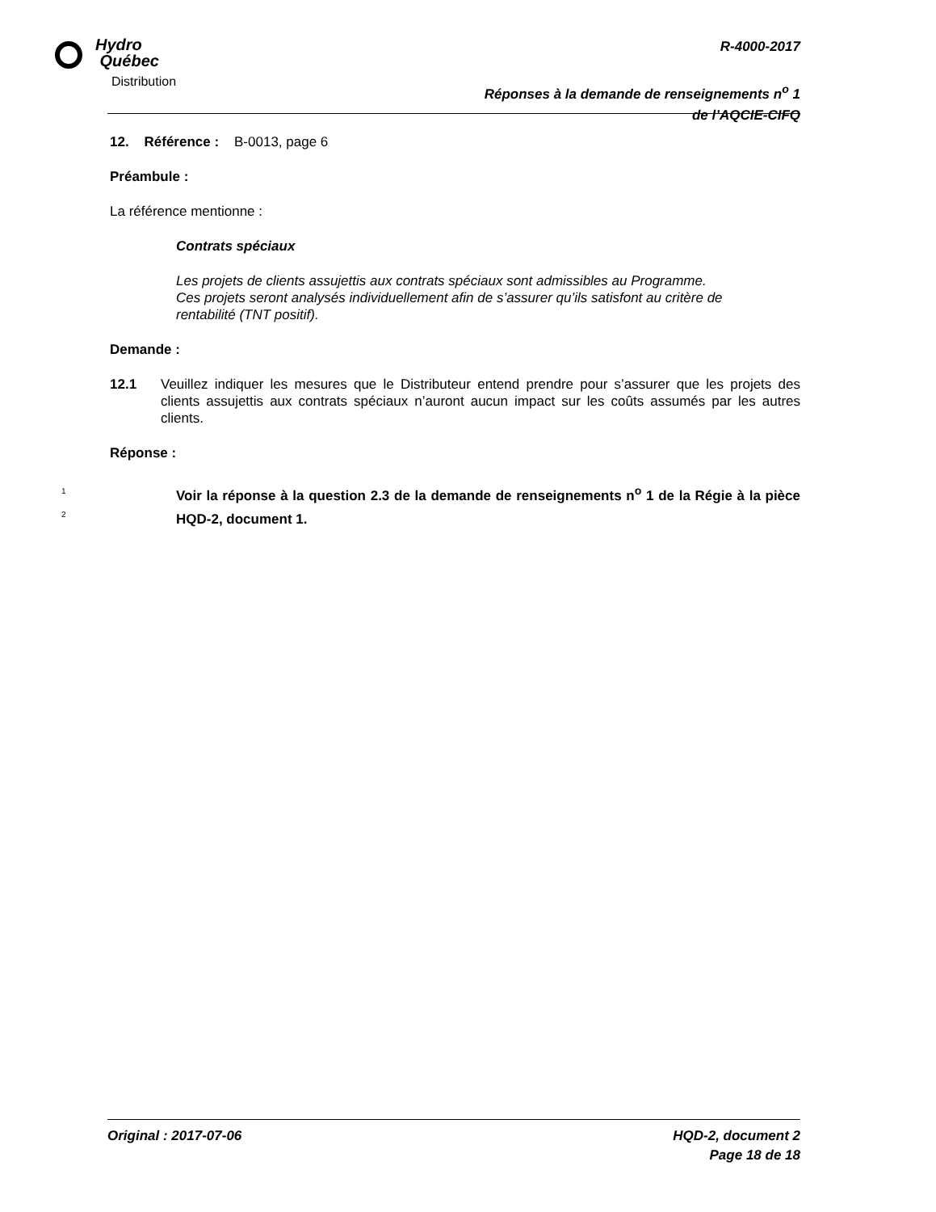Hydro
Québec
Distribution
R-4000-2017
Réponses à la demande de renseignements n<sup>o</sup> 1
de l’AQCIE-CIFQ
12. Référence : B-0013, page 6
Préambule :
La référence mentionne :
Contrats spéciaux
Les projets de clients assujettis aux contrats spéciaux sont admissibles au Programme. Ces projets seront analysés individuellement afin de s’assurer qu’ils satisfont au critère de rentabilité (TNT positif).
Demande :
12.1 Veuillez indiquer les mesures que le Distributeur entend prendre pour s’assurer que les projets des clients assujettis aux contrats spéciaux n’auront aucun impact sur les coûts assumés par les autres clients.
Réponse :
1
2
Voir la réponse à la question 2.3 de la demande de renseignements n<sup>o</sup> 1 de la Régie à la pièce HQD-2, document 1.
Original : 2017-07-06 HQD-2, document 2
Page 18 de 18